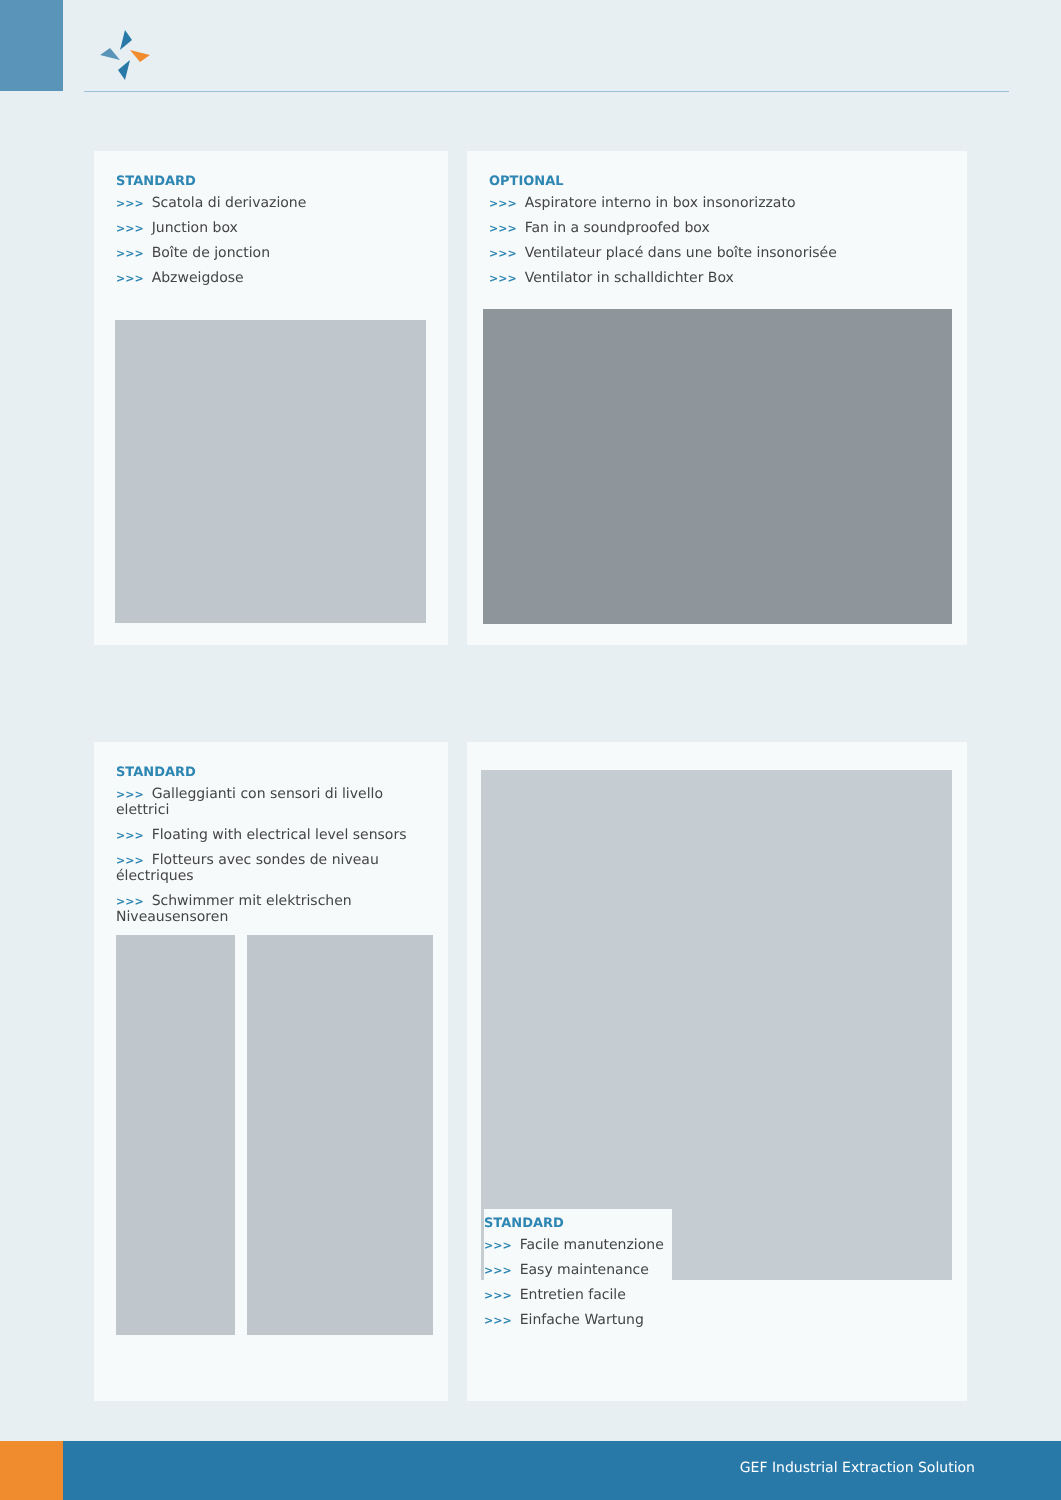STANDARD
>>> Scatola di derivazione
>>> Junction box
>>> Boîte de jonction
>>> Abzweigdose
OPTIONAL
>>> Aspiratore interno in box insonorizzato
>>> Fan in a soundproofed box
>>> Ventilateur placé dans une boîte insonorisée
>>> Ventilator in schalldichter Box
STANDARD
>>> Galleggianti con sensori di livello elettrici
>>> Floating with electrical level sensors
>>> Flotteurs avec sondes de niveau électriques
>>> Schwimmer mit elektrischen Niveausensoren
STANDARD
>>> Facile manutenzione
>>> Easy maintenance
>>> Entretien facile
>>> Einfache Wartung
GEF Industrial Extraction Solution